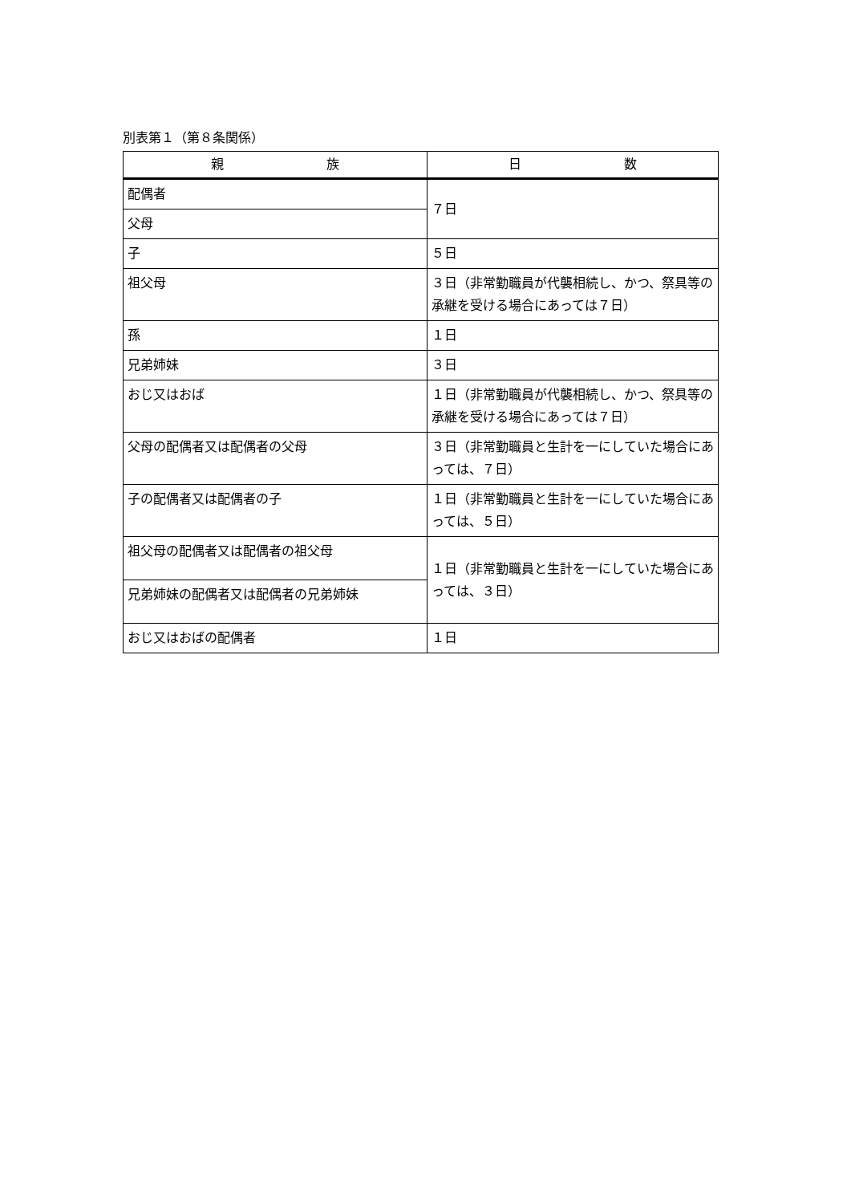別表第１（第８条関係）
| 親 族 | 日 数 |
| --- | --- |
| 配偶者 | ７日 |
| 父母 | |
| 子 | ５日 |
| 祖父母 | ３日（非常勤職員が代襲相続し、かつ、祭具等の承継を受ける場合にあっては７日） |
| 孫 | １日 |
| 兄弟姉妹 | ３日 |
| おじ又はおば | １日（非常勤職員が代襲相続し、かつ、祭具等の承継を受ける場合にあっては７日） |
| 父母の配偶者又は配偶者の父母 | ３日（非常勤職員と生計を一にしていた場合にあっては、７日） |
| 子の配偶者又は配偶者の子 | １日（非常勤職員と生計を一にしていた場合にあっては、５日） |
| 祖父母の配偶者又は配偶者の祖父母 | １日（非常勤職員と生計を一にしていた場合にあっては、３日） |
| 兄弟姉妹の配偶者又は配偶者の兄弟姉妹 | |
| おじ又はおばの配偶者 | １日 |